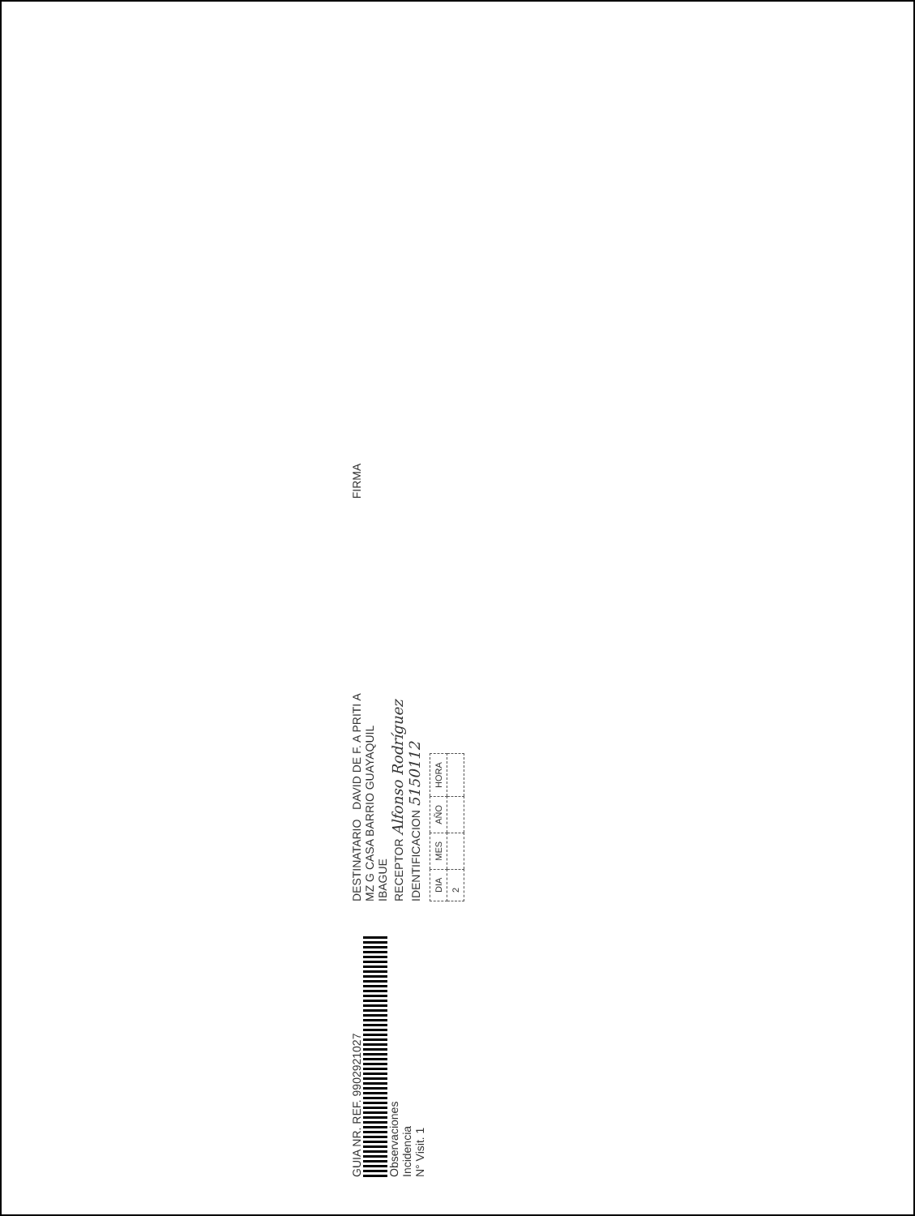GUIA NR. REF. 9902921027
Observaciones
Incidencia
N° Visit. 1
DESTINATARIO DAVID DE F. A PRITI A
MZ G CASA BARRIO GUAYAQUIL
IBAGUE
RECEPTOR Alfonso Rodríguez
IDENTIFICACION 5150112
| DIA | MES | AÑO | HORA |
| 2 | | | |
FIRMA